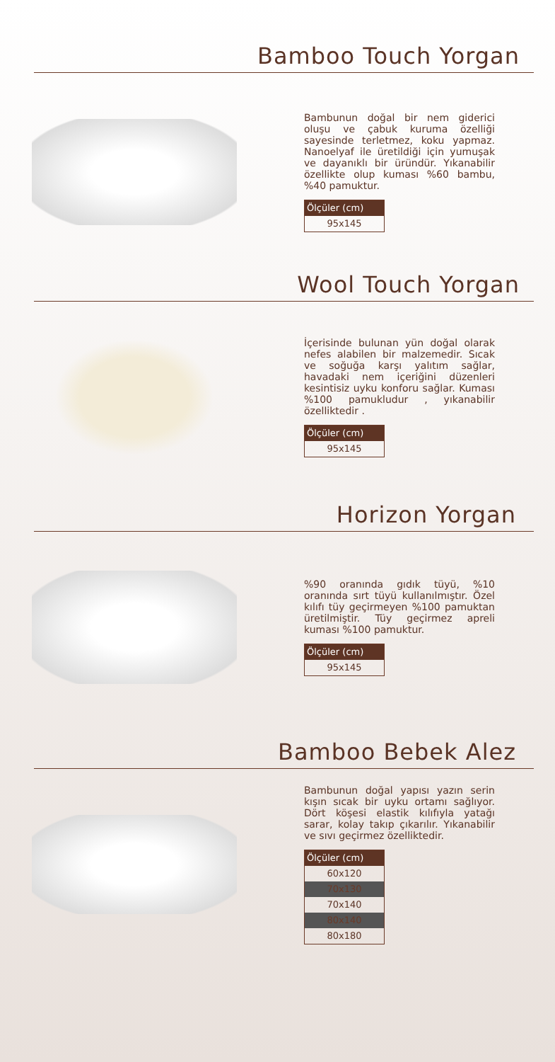Bamboo Touch Yorgan
Bambunun doğal bir nem giderici oluşu ve çabuk kuruma özelliği sayesinde terletmez, koku yapmaz. Nanoelyaf ile üretildiği için yumuşak ve dayanıklı bir üründür. Yıkanabilir özellikte olup kuması %60 bambu, %40 pamuktur.
| Ölçüler (cm) |
| --- |
| 95x145 |
Wool Touch Yorgan
İçerisinde bulunan yün doğal olarak nefes alabilen bir malzemedir. Sıcak ve soğuğa karşı yalıtım sağlar, havadaki nem içeriğini düzenleri kesintisiz uyku konforu sağlar. Kuması %100 pamukludur , yıkanabilir özelliktedir .
| Ölçüler (cm) |
| --- |
| 95x145 |
Horizon Yorgan
%90 oranında gıdık tüyü, %10 oranında sırt tüyü kullanılmıştır. Özel kılıfı tüy geçirmeyen %100 pamuktan üretilmiştir. Tüy geçirmez apreli kuması %100 pamuktur.
| Ölçüler (cm) |
| --- |
| 95x145 |
Bamboo Bebek Alez
Bambunun doğal yapısı yazın serin kışın sıcak bir uyku ortamı sağlıyor. Dört köşesi elastik kılıfıyla yatağı sarar, kolay takıp çıkarılır. Yıkanabilir ve sıvı geçirmez özelliktedir.
| Ölçüler (cm) |
| --- |
| 60x120 |
| 70x130 |
| 70x140 |
| 80x140 |
| 80x180 |